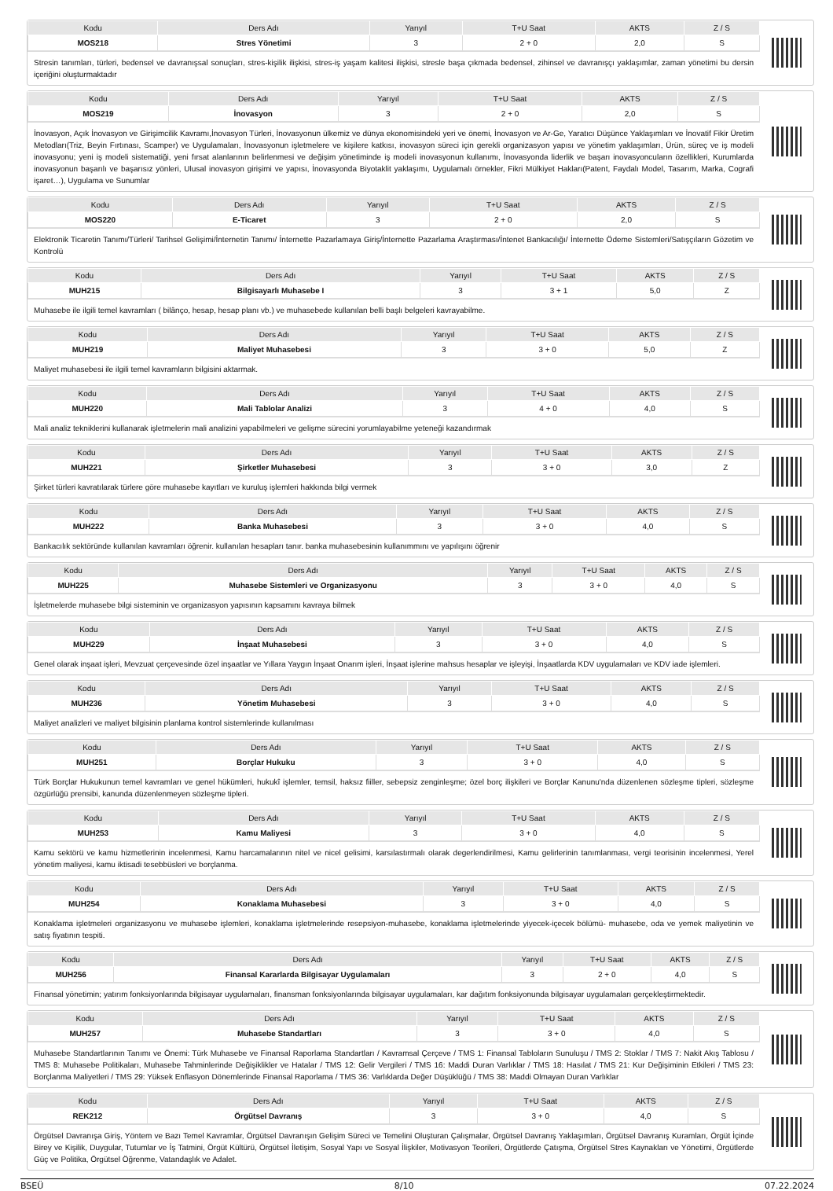| Kodu | Ders Adı | Yarıyıl | T+U Saat | AKTS | Z / S |
| --- | --- | --- | --- | --- | --- |
| MOS218 | Stres Yönetimi | 3 | 2 + 0 | 2,0 | S |
Stresin tanımları, türleri, bedensel ve davranışsal sonuçları, stres-kişilik ilişkisi, stres-iş yaşam kalitesi ilişkisi, stresle başa çıkmada bedensel, zihinsel ve davranışçı yaklaşımlar, zaman yönetimi bu dersin içeriğini oluşturmaktadır
| Kodu | Ders Adı | Yarıyıl | T+U Saat | AKTS | Z / S |
| --- | --- | --- | --- | --- | --- |
| MOS219 | İnovasyon | 3 | 2 + 0 | 2,0 | S |
İnovasyon, Açık İnovasyon ve Girişimcilik Kavramı,İnovasyon Türleri, İnovasyonun ülkemiz ve dünya ekonomisindeki yeri ve önemi, İnovasyon ve Ar-Ge, Yaratıcı Düşünce Yaklaşımları ve İnovatif Fikir Üretim Metodları(Triz, Beyin Fırtınası, Scamper) ve Uygulamaları, İnovasyonun işletmelere ve kişilere katkısı, inovasyon süreci için gerekli organizasyon yapısı ve yönetim yaklaşımları, Ürün, süreç ve iş modeli inovasyonu; yeni iş modeli sistematiği, yeni fırsat alanlarının belirlenmesi ve değişim yönetiminde iş modeli inovasyonun kullanımı, İnovasyonda liderlik ve başarı inovasyoncuların özellikleri, Kurumlarda inovasyonun başarılı ve başarısız yönleri, Ulusal inovasyon girişimi ve yapısı, İnovasyonda Biyotaklit yaklaşımı, Uygulamalı örnekler, Fikri Mülkiyet Hakları(Patent, Faydalı Model, Tasarım, Marka, Cografi işaret…), Uygulama ve Sunumlar
| Kodu | Ders Adı | Yarıyıl | T+U Saat | AKTS | Z / S |
| --- | --- | --- | --- | --- | --- |
| MOS220 | E-Ticaret | 3 | 2 + 0 | 2,0 | S |
Elektronik Ticaretin Tanımı/Türleri/ Tarihsel Gelişimi/İnternetin Tanımı/ İnternette Pazarlamaya Giriş/İnternette Pazarlama Araştırması/İntenet Bankacılığı/ İnternette Ödeme Sistemleri/Satışçıların Gözetim ve Kontrolü
| Kodu | Ders Adı | Yarıyıl | T+U Saat | AKTS | Z / S |
| --- | --- | --- | --- | --- | --- |
| MUH215 | Bilgisayarlı Muhasebe I | 3 | 3 + 1 | 5,0 | Z |
Muhasebe ile ilgili temel kavramları ( bilânço, hesap, hesap planı vb.) ve muhasebede kullanılan belli başlı belgeleri kavrayabilme.
| Kodu | Ders Adı | Yarıyıl | T+U Saat | AKTS | Z / S |
| --- | --- | --- | --- | --- | --- |
| MUH219 | Maliyet Muhasebesi | 3 | 3 + 0 | 5,0 | Z |
Maliyet muhasebesi ile ilgili temel kavramların bilgisini aktarmak.
| Kodu | Ders Adı | Yarıyıl | T+U Saat | AKTS | Z / S |
| --- | --- | --- | --- | --- | --- |
| MUH220 | Mali Tablolar Analizi | 3 | 4 + 0 | 4,0 | S |
Mali analiz tekniklerini kullanarak işletmelerin mali analizini yapabilmeleri ve gelişme sürecini yorumlayabilme yeteneği kazandırmak
| Kodu | Ders Adı | Yarıyıl | T+U Saat | AKTS | Z / S |
| --- | --- | --- | --- | --- | --- |
| MUH221 | Şirketler Muhasebesi | 3 | 3 + 0 | 3,0 | Z |
Şirket türleri kavratılarak türlere göre muhasebe kayıtları ve kuruluş işlemleri hakkında bilgi vermek
| Kodu | Ders Adı | Yarıyıl | T+U Saat | AKTS | Z / S |
| --- | --- | --- | --- | --- | --- |
| MUH222 | Banka Muhasebesi | 3 | 3 + 0 | 4,0 | S |
Bankacılık sektöründe kullanılan kavramları öğrenir. kullanılan hesapları tanır. banka muhasebesinin kullanımmını ve yapılışını öğrenir
| Kodu | Ders Adı | Yarıyıl | T+U Saat | AKTS | Z / S |
| --- | --- | --- | --- | --- | --- |
| MUH225 | Muhasebe Sistemleri ve Organizasyonu | 3 | 3 + 0 | 4,0 | S |
İşletmelerde muhasebe bilgi sisteminin ve organizasyon yapısının kapsamını kavraya bilmek
| Kodu | Ders Adı | Yarıyıl | T+U Saat | AKTS | Z / S |
| --- | --- | --- | --- | --- | --- |
| MUH229 | İnşaat Muhasebesi | 3 | 3 + 0 | 4,0 | S |
Genel olarak inşaat işleri, Mevzuat çerçevesinde özel inşaatlar ve Yıllara Yaygın İnşaat Onarım işleri, İnşaat işlerine mahsus hesaplar ve işleyişi, İnşaatlarda KDV uygulamaları ve KDV iade işlemleri.
| Kodu | Ders Adı | Yarıyıl | T+U Saat | AKTS | Z / S |
| --- | --- | --- | --- | --- | --- |
| MUH236 | Yönetim Muhasebesi | 3 | 3 + 0 | 4,0 | S |
Maliyet analizleri ve maliyet bilgisinin planlama kontrol sistemlerinde kullanılması
| Kodu | Ders Adı | Yarıyıl | T+U Saat | AKTS | Z / S |
| --- | --- | --- | --- | --- | --- |
| MUH251 | Borçlar Hukuku | 3 | 3 + 0 | 4,0 | S |
Türk Borçlar Hukukunun temel kavramları ve genel hükümleri, hukukî işlemler, temsil, haksız fiiller, sebepsiz zenginleşme; özel borç ilişkileri ve Borçlar Kanunu'nda düzenlenen sözleşme tipleri, sözleşme özgürlüğü prensibi, kanunda düzenlenmeyen sözleşme tipleri.
| Kodu | Ders Adı | Yarıyıl | T+U Saat | AKTS | Z / S |
| --- | --- | --- | --- | --- | --- |
| MUH253 | Kamu Maliyesi | 3 | 3 + 0 | 4,0 | S |
Kamu sektörü ve kamu hizmetlerinin incelenmesi, Kamu harcamalarının nitel ve nicel gelisimi, karsılastırmalı olarak degerlendirilmesi, Kamu gelirlerinin tanımlanması, vergi teorisinin incelenmesi, Yerel yönetim maliyesi, kamu iktisadi tesebbüsleri ve borçlanma.
| Kodu | Ders Adı | Yarıyıl | T+U Saat | AKTS | Z / S |
| --- | --- | --- | --- | --- | --- |
| MUH254 | Konaklama Muhasebesi | 3 | 3 + 0 | 4,0 | S |
Konaklama işletmeleri organizasyonu ve muhasebe işlemleri, konaklama işletmelerinde resepsiyon-muhasebe, konaklama işletmelerinde yiyecek-içecek bölümü- muhasebe, oda ve yemek maliyetinin ve satış fiyatının tespiti.
| Kodu | Ders Adı | Yarıyıl | T+U Saat | AKTS | Z / S |
| --- | --- | --- | --- | --- | --- |
| MUH256 | Finansal Kararlarda Bilgisayar Uygulamaları | 3 | 2 + 0 | 4,0 | S |
Finansal yönetimin; yatırım fonksiyonlarında bilgisayar uygulamaları, finansman fonksiyonlarında bilgisayar uygulamaları, kar dağıtım fonksiyonunda bilgisayar uygulamaları gerçekleştirmektedir.
| Kodu | Ders Adı | Yarıyıl | T+U Saat | AKTS | Z / S |
| --- | --- | --- | --- | --- | --- |
| MUH257 | Muhasebe Standartları | 3 | 3 + 0 | 4,0 | S |
Muhasebe Standartlarının Tanımı ve Önemi: Türk Muhasebe ve Finansal Raporlama Standartları / Kavramsal Çerçeve / TMS 1: Finansal Tabloların Sunuluşu / TMS 2: Stoklar / TMS 7: Nakit Akış Tablosu / TMS 8: Muhasebe Politikaları, Muhasebe Tahminlerinde Değişiklikler ve Hatalar / TMS 12: Gelir Vergileri / TMS 16: Maddi Duran Varlıklar / TMS 18: Hasılat / TMS 21: Kur Değişiminin Etkileri / TMS 23: Borçlanma Maliyetleri / TMS 29: Yüksek Enflasyon Dönemlerinde Finansal Raporlama / TMS 36: Varlıklarda Değer Düşüklüğü / TMS 38: Maddi Olmayan Duran Varlıklar
| Kodu | Ders Adı | Yarıyıl | T+U Saat | AKTS | Z / S |
| --- | --- | --- | --- | --- | --- |
| REK212 | Örgütsel Davranış | 3 | 3 + 0 | 4,0 | S |
Örgütsel Davranışa Giriş, Yöntem ve Bazı Temel Kavramlar, Örgütsel Davranışın Gelişim Süreci ve Temelini Oluşturan Çalışmalar, Örgütsel Davranış Yaklaşımları, Örgütsel Davranış Kuramları, Örgüt İçinde Birey ve Kişilik, Duygular, Tutumlar ve İş Tatmini, Örgüt Kültürü, Örgütsel İletişim, Sosyal Yapı ve Sosyal İlişkiler, Motivasyon Teorileri, Örgütlerde Çatışma, Örgütsel Stres Kaynakları ve Yönetimi, Örgütlerde Güç ve Politika, Örgütsel Öğrenme, Vatandaşlık ve Adalet.
BSEÜ 8/10 07.22.2024